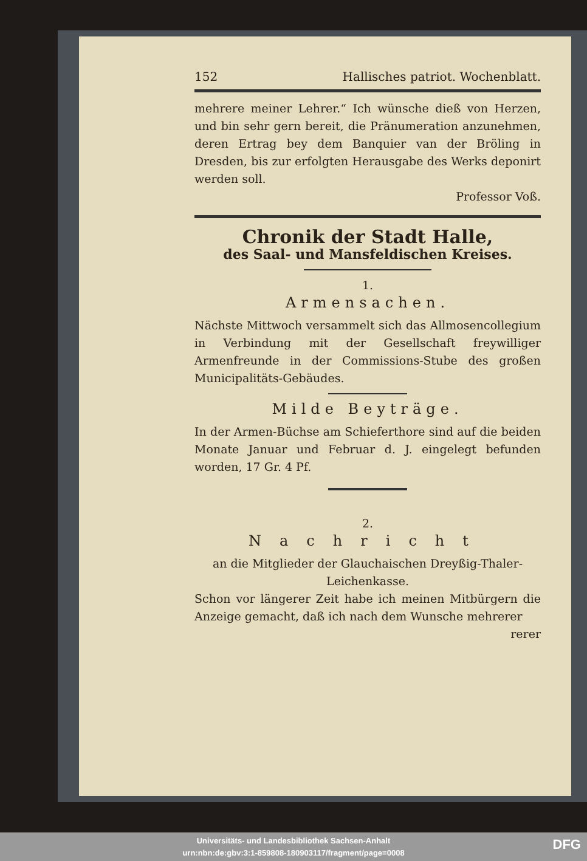152 Hallisches patriot. Wochenblatt.
mehrere meiner Lehrer.“ Ich wünsche dieß von Herzen, und bin sehr gern bereit, die Pränumeration anzunehmen, deren Ertrag bey dem Banquier van der Bröling in Dresden, bis zur erfolgten Herausgabe des Werks deponirt werden soll.
Professor Voß.
Chronik der Stadt Halle,
des Saal- und Mansfeldischen Kreises.
1.
Armensachen.
Nächste Mittwoch versammelt sich das Allmosen­collegium in Verbindung mit der Gesellschaft freywilliger Armenfreunde in der Commissions-Stube des großen Municipalitäts-Gebäudes.
Milde Beyträge.
In der Armen-Büchse am Schieferthore sind auf die beiden Monate Januar und Februar d. J. eingelegt befunden worden, 17 Gr. 4 Pf.
2.
Nachricht
an die Mitglieder der Glauchaischen Dreyßig-Thaler-Leichenkasse.
Schon vor längerer Zeit habe ich meinen Mitbürgern die Anzeige gemacht, daß ich nach dem Wunsche mehrerer
rerer
Universitäts- und Landesbibliothek Sachsen-Anhalt
urn:nbn:de:gbv:3:1-859808-18090311​7/fragment/page=0008
DFG